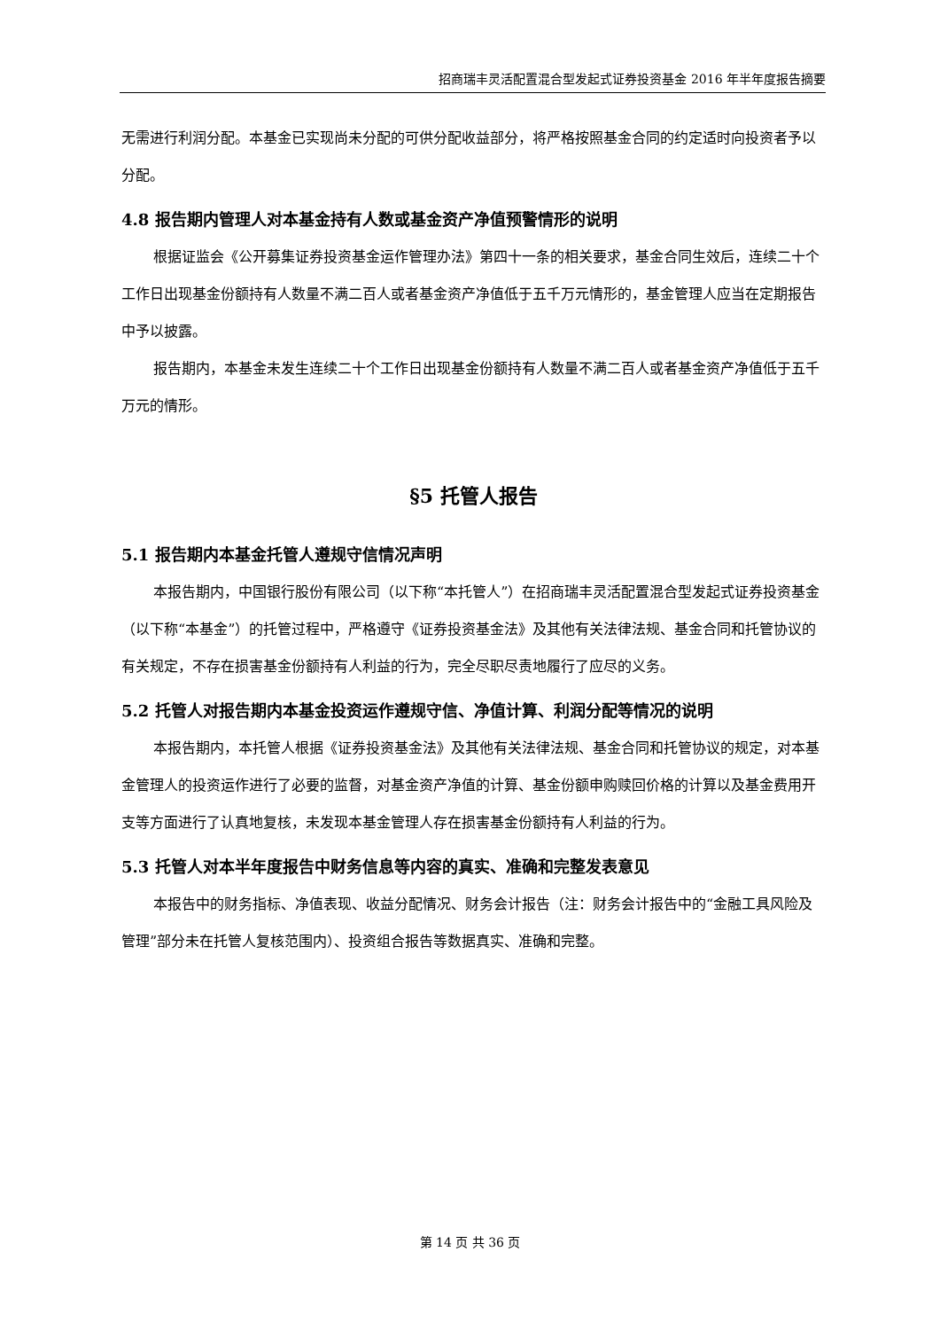招商瑞丰灵活配置混合型发起式证券投资基金 2016 年半年度报告摘要
无需进行利润分配。本基金已实现尚未分配的可供分配收益部分，将严格按照基金合同的约定适时向投资者予以分配。
4.8 报告期内管理人对本基金持有人数或基金资产净值预警情形的说明
根据证监会《公开募集证券投资基金运作管理办法》第四十一条的相关要求，基金合同生效后，连续二十个工作日出现基金份额持有人数量不满二百人或者基金资产净值低于五千万元情形的，基金管理人应当在定期报告中予以披露。
报告期内，本基金未发生连续二十个工作日出现基金份额持有人数量不满二百人或者基金资产净值低于五千万元的情形。
§5 托管人报告
5.1 报告期内本基金托管人遵规守信情况声明
本报告期内，中国银行股份有限公司（以下称“本托管人”）在招商瑞丰灵活配置混合型发起式证券投资基金（以下称“本基金”）的托管过程中，严格遵守《证券投资基金法》及其他有关法律法规、基金合同和托管协议的有关规定，不存在损害基金份额持有人利益的行为，完全尽职尽责地履行了应尽的义务。
5.2 托管人对报告期内本基金投资运作遵规守信、净值计算、利润分配等情况的说明
本报告期内，本托管人根据《证券投资基金法》及其他有关法律法规、基金合同和托管协议的规定，对本基金管理人的投资运作进行了必要的监督，对基金资产净值的计算、基金份额申购赎回价格的计算以及基金费用开支等方面进行了认真地复核，未发现本基金管理人存在损害基金份额持有人利益的行为。
5.3 托管人对本半年度报告中财务信息等内容的真实、准确和完整发表意见
本报告中的财务指标、净值表现、收益分配情况、财务会计报告（注：财务会计报告中的“金融工具风险及管理”部分未在托管人复核范围内）、投资组合报告等数据真实、准确和完整。
第 14 页 共 36 页